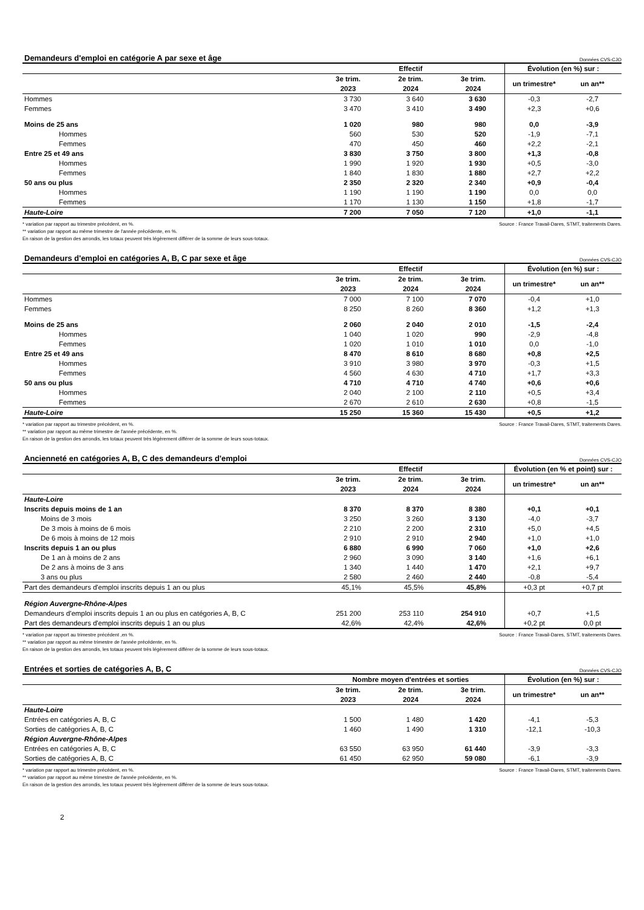Demandeurs d'emploi en catégorie A par sexe et âge Données CVS-CJO
| | Effectif | | | Évolution (en %) sur : | |
| --- | --- | --- | --- | --- | --- |
| | 3e trim. 2023 | 2e trim. 2024 | 3e trim. 2024 | un trimestre* | un an** |
| Hommes | 3 730 | 3 640 | 3 630 | -0,3 | -2,7 |
| Femmes | 3 470 | 3 410 | 3 490 | +2,3 | +0,6 |
| Moins de 25 ans | 1 020 | 980 | 980 | 0,0 | -3,9 |
| Hommes | 560 | 530 | 520 | -1,9 | -7,1 |
| Femmes | 470 | 450 | 460 | +2,2 | -2,1 |
| Entre 25 et 49 ans | 3 830 | 3 750 | 3 800 | +1,3 | -0,8 |
| Hommes | 1 990 | 1 920 | 1 930 | +0,5 | -3,0 |
| Femmes | 1 840 | 1 830 | 1 880 | +2,7 | +2,2 |
| 50 ans ou plus | 2 350 | 2 320 | 2 340 | +0,9 | -0,4 |
| Hommes | 1 190 | 1 190 | 1 190 | 0,0 | 0,0 |
| Femmes | 1 170 | 1 130 | 1 150 | +1,8 | -1,7 |
| Haute-Loire | 7 200 | 7 050 | 7 120 | +1,0 | -1,1 |
* variation par rapport au trimestre précédent, en %.
** variation par rapport au même trimestre de l'année précédente, en %.
En raison de la gestion des arrondis, les totaux peuvent très légèrement différer de la somme de leurs sous-totaux.
Source : France Travail-Dares, STMT, traitements Dares.
Demandeurs d'emploi en catégories A, B, C par sexe et âge Données CVS-CJO
| | Effectif | | | Évolution (en %) sur : | |
| --- | --- | --- | --- | --- | --- |
| | 3e trim. 2023 | 2e trim. 2024 | 3e trim. 2024 | un trimestre* | un an** |
| Hommes | 7 000 | 7 100 | 7 070 | -0,4 | +1,0 |
| Femmes | 8 250 | 8 260 | 8 360 | +1,2 | +1,3 |
| Moins de 25 ans | 2 060 | 2 040 | 2 010 | -1,5 | -2,4 |
| Hommes | 1 040 | 1 020 | 990 | -2,9 | -4,8 |
| Femmes | 1 020 | 1 010 | 1 010 | 0,0 | -1,0 |
| Entre 25 et 49 ans | 8 470 | 8 610 | 8 680 | +0,8 | +2,5 |
| Hommes | 3 910 | 3 980 | 3 970 | -0,3 | +1,5 |
| Femmes | 4 560 | 4 630 | 4 710 | +1,7 | +3,3 |
| 50 ans ou plus | 4 710 | 4 710 | 4 740 | +0,6 | +0,6 |
| Hommes | 2 040 | 2 100 | 2 110 | +0,5 | +3,4 |
| Femmes | 2 670 | 2 610 | 2 630 | +0,8 | -1,5 |
| Haute-Loire | 15 250 | 15 360 | 15 430 | +0,5 | +1,2 |
* variation par rapport au trimestre précédent, en %.
** variation par rapport au même trimestre de l'année précédente, en %.
En raison de la gestion des arrondis, les totaux peuvent très légèrement différer de la somme de leurs sous-totaux.
Source : France Travail-Dares, STMT, traitements Dares.
Ancienneté en catégories A, B, C des demandeurs d'emploi Données CVS-CJO
| | Effectif | | | Évolution (en % et point) sur : | |
| --- | --- | --- | --- | --- | --- |
| | 3e trim. 2023 | 2e trim. 2024 | 3e trim. 2024 | un trimestre* | un an** |
| Haute-Loire | | | | | |
| Inscrits depuis moins de 1 an | 8 370 | 8 370 | 8 380 | +0,1 | +0,1 |
| Moins de 3 mois | 3 250 | 3 260 | 3 130 | -4,0 | -3,7 |
| De 3 mois à moins de 6 mois | 2 210 | 2 200 | 2 310 | +5,0 | +4,5 |
| De 6 mois à moins de 12 mois | 2 910 | 2 910 | 2 940 | +1,0 | +1,0 |
| Inscrits depuis 1 an ou plus | 6 880 | 6 990 | 7 060 | +1,0 | +2,6 |
| De 1 an à moins de 2 ans | 2 960 | 3 090 | 3 140 | +1,6 | +6,1 |
| De 2 ans à moins de 3 ans | 1 340 | 1 440 | 1 470 | +2,1 | +9,7 |
| 3 ans ou plus | 2 580 | 2 460 | 2 440 | -0,8 | -5,4 |
| Part des demandeurs d'emploi inscrits depuis 1 an ou plus | 45,1% | 45,5% | 45,8% | +0,3 pt | +0,7 pt |
| Région Auvergne-Rhône-Alpes | | | | | |
| Demandeurs d'emploi inscrits depuis 1 an ou plus en catégories A, B, C | 251 200 | 253 110 | 254 910 | +0,7 | +1,5 |
| Part des demandeurs d'emploi inscrits depuis 1 an ou plus | 42,6% | 42,4% | 42,6% | +0,2 pt | 0,0 pt |
* variation par rapport au trimestre précédent ,en %.
** variation par rapport au même trimestre de l'année précédente, en %.
En raison de la gestion des arrondis, les totaux peuvent très légèrement différer de la somme de leurs sous-totaux.
Source : France Travail-Dares, STMT, traitements Dares.
Entrées et sorties de catégories A, B, C Données CVS-CJO
| | Nombre moyen d'entrées et sorties | | | Évolution (en %) sur : | |
| --- | --- | --- | --- | --- | --- |
| | 3e trim. 2023 | 2e trim. 2024 | 3e trim. 2024 | un trimestre* | un an** |
| Haute-Loire | | | | | |
| Entrées en catégories A, B, C | 1 500 | 1 480 | 1 420 | -4,1 | -5,3 |
| Sorties de catégories A, B, C | 1 460 | 1 490 | 1 310 | -12,1 | -10,3 |
| Région Auvergne-Rhône-Alpes | | | | | |
| Entrées en catégories A, B, C | 63 550 | 63 950 | 61 440 | -3,9 | -3,3 |
| Sorties de catégories A, B, C | 61 450 | 62 950 | 59 080 | -6,1 | -3,9 |
* variation par rapport au trimestre précédent, en %.
** variation par rapport au même trimestre de l'année précédente, en %.
En raison de la gestion des arrondis, les totaux peuvent très légèrement différer de la somme de leurs sous-totaux.
Source : France Travail-Dares, STMT, traitements Dares.
2